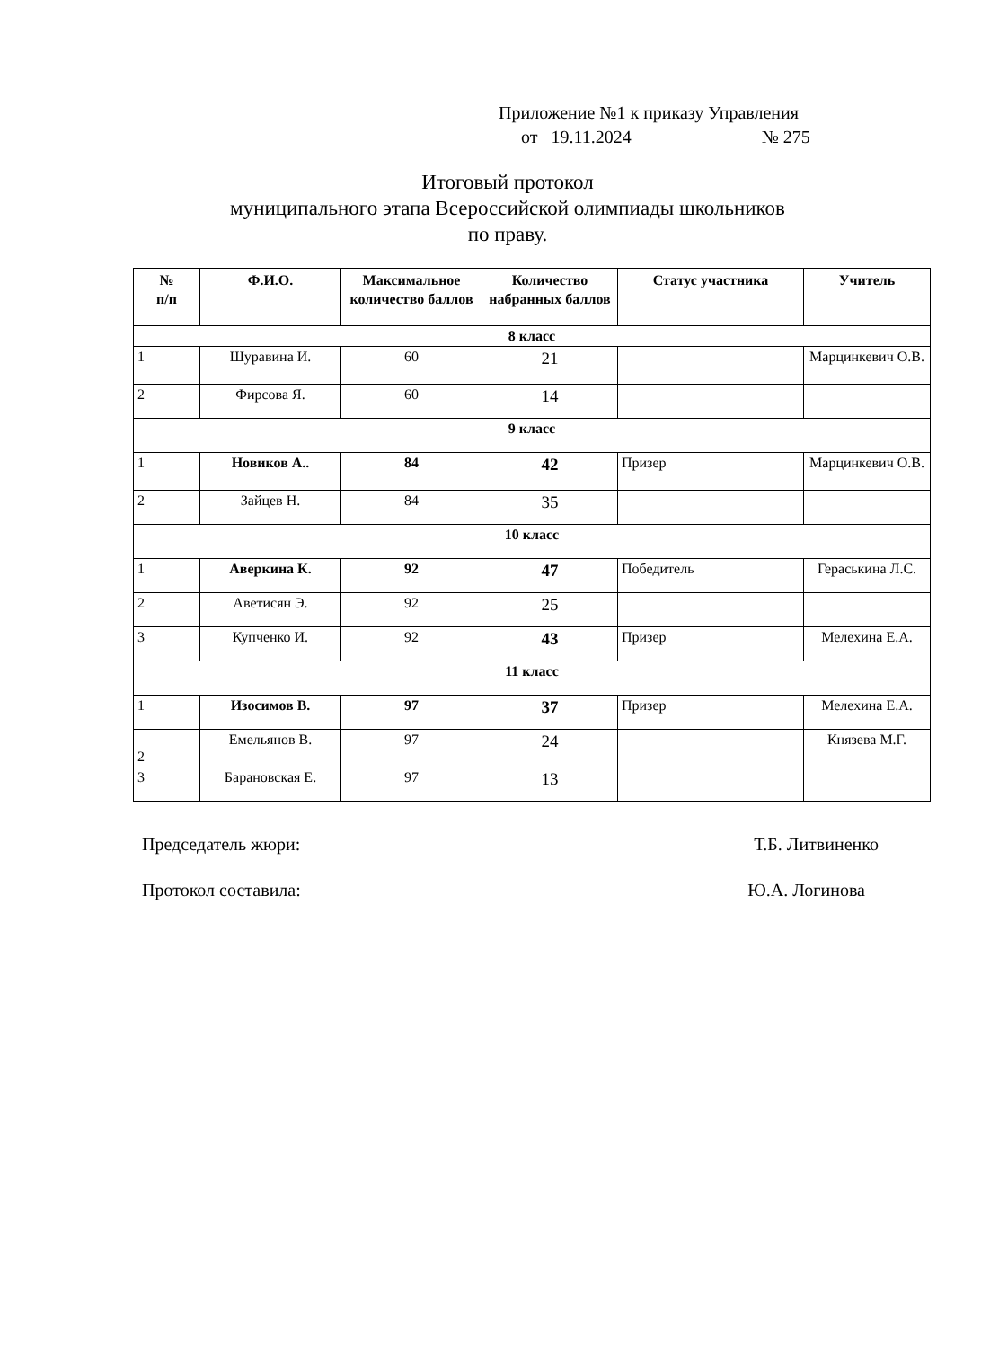Приложение №1 к приказу Управления
от 19.11.2024 № 275
Итоговый протокол
муниципального этапа Всероссийской олимпиады школьников
по праву.
| № п/п | Ф.И.О. | Максимальное количество баллов | Количество набранных баллов | Статус участника | Учитель |
| --- | --- | --- | --- | --- | --- |
| 8 класс | | | | | |
| 1 | Шуравина И. | 60 | 21 | | Марцинкевич О.В. |
| 2 | Фирсова Я. | 60 | 14 | | |
| 9 класс | | | | | |
| 1 | Новиков А.. | 84 | 42 | Призер | Марцинкевич О.В. |
| 2 | Зайцев Н. | 84 | 35 | | |
| 10 класс | | | | | |
| 1 | Аверкина К. | 92 | 47 | Победитель | Гераськина Л.С. |
| 2 | Аветисян Э. | 92 | 25 | | |
| 3 | Купченко И. | 92 | 43 | Призер | Мелехина Е.А. |
| 11 класс | | | | | |
| 1 | Изосимов В. | 97 | 37 | Призер | Мелехина Е.А. |
| 2 | Емельянов В. | 97 | 24 | | Князева М.Г. |
| 3 | Барановская Е. | 97 | 13 | | |
Председатель жюри: Т.Б. Литвиненко
Протокол составила: Ю.А. Логинова